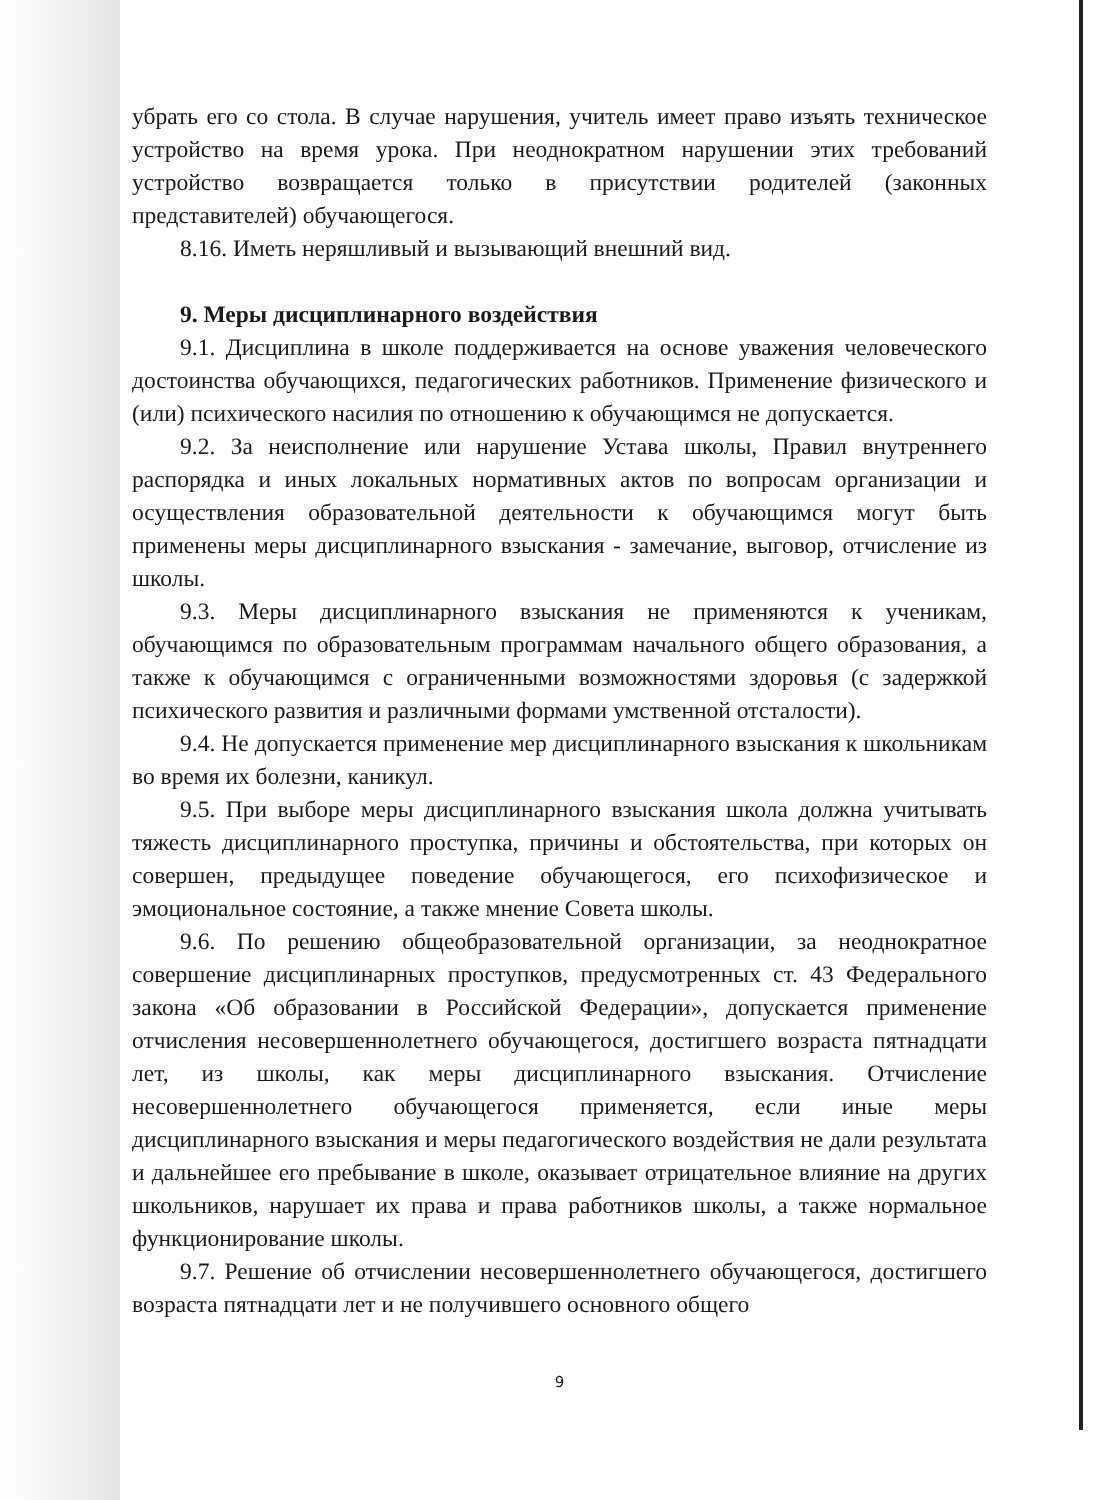убрать его со стола. В случае нарушения, учитель имеет право изъять техническое устройство на время урока. При неоднократном нарушении этих требований устройство возвращается только в присутствии родителей (законных представителей) обучающегося.
8.16. Иметь неряшливый и вызывающий внешний вид.
9. Меры дисциплинарного воздействия
9.1. Дисциплина в школе поддерживается на основе уважения человеческого достоинства обучающихся, педагогических работников. Применение физического и (или) психического насилия по отношению к обучающимся не допускается.
9.2. За неисполнение или нарушение Устава школы, Правил внутреннего распорядка и иных локальных нормативных актов по вопросам организации и осуществления образовательной деятельности к обучающимся могут быть применены меры дисциплинарного взыскания - замечание, выговор, отчисление из школы.
9.3. Меры дисциплинарного взыскания не применяются к ученикам, обучающимся по образовательным программам начального общего образования, а также к обучающимся с ограниченными возможностями здоровья (с задержкой психического развития и различными формами умственной отсталости).
9.4. Не допускается применение мер дисциплинарного взыскания к школьникам во время их болезни, каникул.
9.5. При выборе меры дисциплинарного взыскания школа должна учитывать тяжесть дисциплинарного проступка, причины и обстоятельства, при которых он совершен, предыдущее поведение обучающегося, его психофизическое и эмоциональное состояние, а также мнение Совета школы.
9.6. По решению общеобразовательной организации, за неоднократное совершение дисциплинарных проступков, предусмотренных ст. 43 Федерального закона «Об образовании в Российской Федерации», допускается применение отчисления несовершеннолетнего обучающегося, достигшего возраста пятнадцати лет, из школы, как меры дисциплинарного взыскания. Отчисление несовершеннолетнего обучающегося применяется, если иные меры дисциплинарного взыскания и меры педагогического воздействия не дали результата и дальнейшее его пребывание в школе, оказывает отрицательное влияние на других школьников, нарушает их права и права работников школы, а также нормальное функционирование школы.
9.7. Решение об отчислении несовершеннолетнего обучающегося, достигшего возраста пятнадцати лет и не получившего основного общего
9